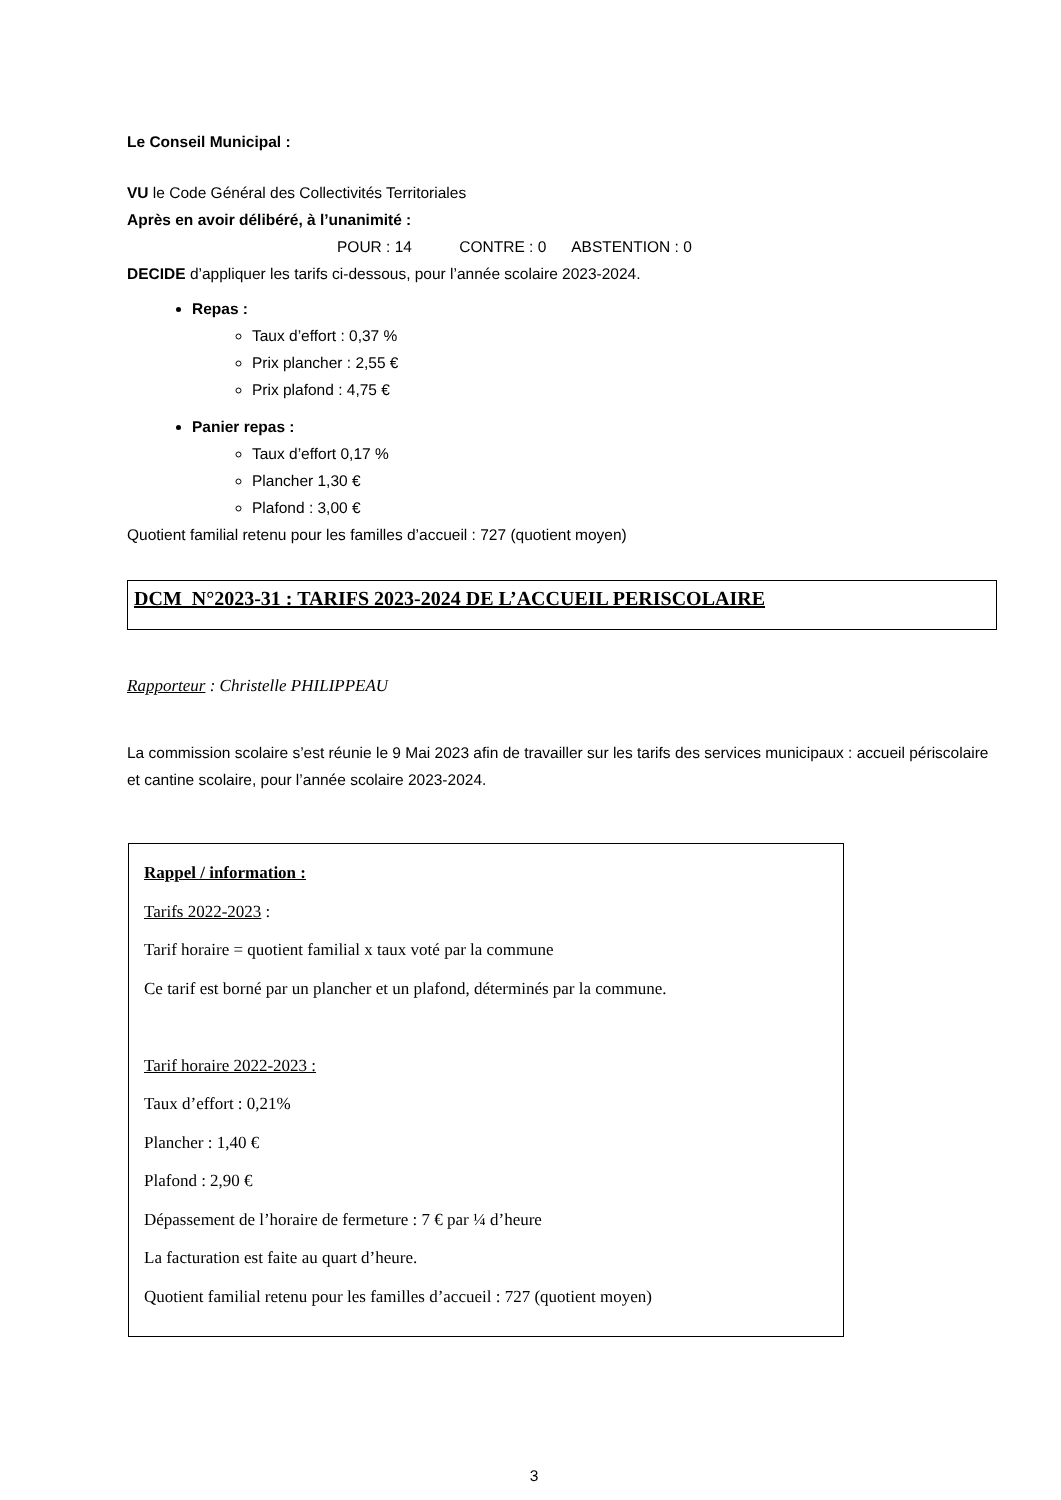Le Conseil Municipal :
VU le Code Général des Collectivités Territoriales
Après en avoir délibéré, à l’unanimité :
POUR : 14 CONTRE : 0 ABSTENTION : 0
DECIDE d’appliquer les tarifs ci-dessous, pour l’année scolaire 2023-2024.
Repas :
Taux d’effort : 0,37 %
Prix plancher : 2,55 €
Prix plafond : 4,75 €
Panier repas :
Taux d’effort 0,17 %
Plancher 1,30 €
Plafond : 3,00 €
Quotient familial retenu pour les familles d’accueil : 727 (quotient moyen)
DCM N°2023-31 : TARIFS 2023-2024 DE L’ACCUEIL PERISCOLAIRE
Rapporteur : Christelle PHILIPPEAU
La commission scolaire s’est réunie le 9 Mai 2023 afin de travailler sur les tarifs des services municipaux : accueil périscolaire et cantine scolaire, pour l’année scolaire 2023-2024.
Rappel / information :
Tarifs 2022-2023 :
Tarif horaire = quotient familial x taux voté par la commune
Ce tarif est borné par un plancher et un plafond, déterminés par la commune.
Tarif horaire 2022-2023 :
Taux d’effort : 0,21%
Plancher : 1,40 €
Plafond : 2,90 €
Dépassement de l’horaire de fermeture : 7 € par ¼ d’heure
La facturation est faite au quart d’heure.
Quotient familial retenu pour les familles d’accueil : 727 (quotient moyen)
3